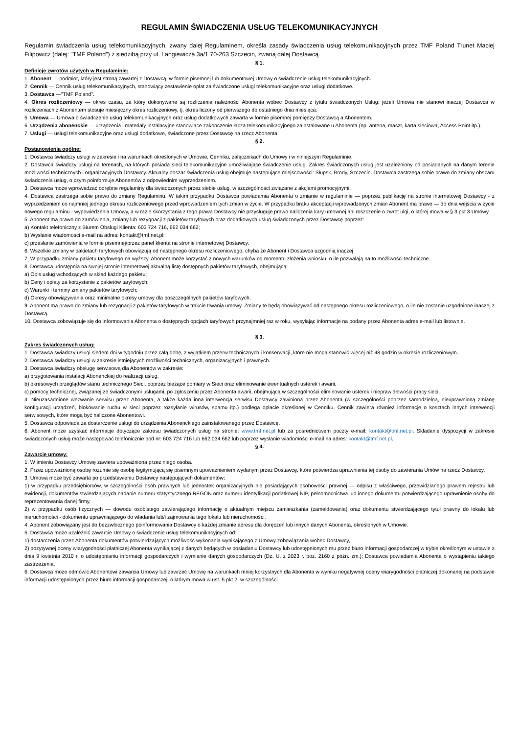REGULAMIN ŚWIADCZENIA USŁUG TELEKOMUNIKACYJNYCH
Regulamin świadczenia usług telekomunikacyjnych, zwany dalej Regulaminem, określa zasady świadczenia usług telekomunikacyjnych przez TMF Poland Trunet Maciej Filipowicz (dalej: "TMF Poland") z siedzibą przy ul. Langiewicza 3a/1 70-263 Szczecin, zwaną dalej Dostawcą.
§ 1.
Definicje zwrotów użytych w Regulaminie:
1. Abonent — podmiot, który jest stroną zawartej z Dostawcą, w formie pisemnej lub dokumentowej Umowy o świadczenie usług telekomunikacyjnych.
2. Cennik — Cennik usług telekomunikacyjnych, stanowiący zestawienie opłat za świadczone usługi telekomunikacyjne oraz usługi dodatkowe.
3. Dostawca —"TMF Poland".
4. Okres rozliczeniowy — okres czasu, za który dokonywane są rozliczenia należności Abonenta wobec Dostawcy z tytułu świadczonych Usług; jeżeli Umowa nie stanowi inaczej Dostawca w rozliczeniach z Abonentem stosuje miesięczny okres rozliczeniowy, tj. okres liczony od pierwszego do ostatniego dnia miesiąca.
5. Umowa — Umowa o świadczenie usług telekomunikacyjnych oraz usług dodatkowych zawarta w formie pisemnej pomiędzy Dostawcą a Abonentem.
6. Urządzenia abonenckie — urządzenia i materiały instalacyjne stanowiące zakończenie łącza telekomunikacyjnego zainstalowane u Abonenta (np. antena, maszt, karta sieciowa, Access Point itp.).
7. Usługi — usługi telekomunikacyjne oraz usługi dodatkowe, świadczone przez Dostawcę na rzecz Abonenta.
§ 2.
Postanowienia ogólne:
1. Dostawca świadczy usługi w zakresie i na warunkach określonych w Umowie, Cenniku, załącznikach do Umowy i w niniejszym Regulaminie.
2. Dostawca świadczy usługi na terenach, na których posiada sieci telekomunikacyjne umożliwiające świadczenie usług. Zakres świadczonych usług jest uzależniony od posiadanych na danym terenie możliwości technicznych i organizacyjnych Dostawcy. Aktualny obszar świadczenia usług obejmuje następujące miejscowości: Słupsk, Brody, Szczecin. Dostawca zastrzega sobie prawo do zmiany obszaru świadczenia usług, o czym poinformuje Abonentów z odpowiednim wyprzedzeniem.
3. Dostawca może wprowadzać odrębne regulaminy dla świadczonych przez siebie usług, w szczególności związane z akcjami promocyjnymi.
4. Dostawca zastrzega sobie prawo do zmiany Regulaminu. W takim przypadku Dostawca powiadamia Abonenta o zmianie w regulaminie — poprzez publikację na stronie internetowej Dostawcy - z wyprzedzeniem co najmniej jednego okresu rozliczeniowego przed wprowadzeniem tych zmian w życie. W przypadku braku akceptacji wprowadzonych zmian Abonent ma prawo — do dnia wejścia w życie nowego regulaminu - wypowiedzenia Umowy, a w razie skorzystania z tego prawa Dostawcy nie przysługuje prawo naliczenia kary umownej ani roszczenie o zwrot ulgi, o której mowa w § 3 pkt 3 Umowy.
5. Abonent ma prawo do zamówienia, zmiany lub rezygnacji z pakietów taryfowych oraz dodatkowych usług świadczonych przez Dostawcę poprzez:
a) Kontakt telefoniczny z Biurem Obsługi Klienta: 603 724 716, 662 034 662;
b) Wysłanie wiadomości e-mail na adres: kontakt@tmf.net.pl;
c) przesłanie zamówienia w formie pisemnej/przez panel klienta na stronie internetowej Dostawcy.
6. Wszelkie zmiany w pakietach taryfowych obowiązują od następnego okresu rozliczeniowego, chyba że Abonent i Dostawca uzgodnią inaczej.
7. W przypadku zmiany pakietu taryfowego na wyższy, Abonent może korzystać z nowych warunków od momentu złożenia wniosku, o ile pozwalają na to możliwości techniczne.
8. Dostawca udostępnia na swojej stronie internetowej aktualną listę dostępnych pakietów taryfowych, obejmującą:
a) Opis usług wchodzących w skład każdego pakietu;
b) Ceny i opłaty za korzystanie z pakietów taryfowych;
c) Warunki i terminy zmiany pakietów taryfowych;
d) Okresy obowiązywania oraz minimalne okresy umowy dla poszczególnych pakietów taryfowych.
9. Abonent ma prawo do zmiany lub rezygnacji z pakietów taryfowych w trakcie trwania umowy. Zmiany te będą obowiązywać od następnego okresu rozliczeniowego, o ile nie zostanie uzgodnione inaczej z Dostawcą.
10. Dostawca zobowiązuje się do informowania Abonenta o dostępnych opcjach taryfowych przynajmniej raz w roku, wysyłając informacje na podany przez Abonenta adres e-mail lub listownie.
§ 3.
Zakres świadczonych usług:
1. Dostawca świadczy usługi siedem dni w tygodniu przez całą dobę, z wyjątkiem przerw technicznych i konserwacji, które nie mogą stanowić więcej niż 48 godzin w okresie rozliczeniowym.
2. Dostawca świadczy usługi w zakresie istniejących możliwości technicznych, organizacyjnych i prawnych.
3. Dostawca świadczy obsługę serwisową dla Abonentów w zakresie:
a) przygotowania instalacji Abonenckiej do realizacji usług,
b) okresowych przeglądów stanu technicznego Sieci, poprzez bieżące pomiary w Sieci oraz eliminowanie ewentualnych usterek i awarii,
c) pomocy technicznej, związanej ze świadczonymi usługami, po zgłoszeniu przez Abonenta awarii, obejmującą w szczególności eliminowanie usterek i nieprawidłowości pracy sieci.
4. Nieuzasadnione wezwanie serwisu przez Abonenta, a także każda inna interwencja serwisu Dostawcy zawiniona przez Abonenta (w szczególności poprzez samodzielną, nieuprawnioną zmianę konfiguracji urządzeń, blokowanie ruchu w sieci poprzez rozsyłanie wirusów, spamu itp.) podlega opłacie określonej w Cenniku. Cennik zawiera również informacje o kosztach innych interwencji serwisowych, które mogą być naliczone Abonentowi.
5. Dostawca odpowiada za dostarczenie usługi do urządzenia Abonenckiego zainstalowanego przez Dostawcę.
6. Abonent może uzyskać informacje dotyczące zakresu świadczonych usług na stronie: www.tmf.net.pl lub za pośrednictwem poczty e-mail: kontakt@tmf.net.pl. Składanie dyspozycji w zakresie świadczonych usług może następować telefonicznie pod nr: 603 724 716 lub 662 034 662 lub poprzez wysłanie wiadomości e-mail na adres: kontakt@tmf.net.pl.
§ 4.
Zawarcie umowy:
1. W imieniu Dostawcy Umowę zawiera upoważniona przez niego osoba.
2. Przez upoważnioną osobę rozumie się osobę legitymującą się pisemnym upoważnieniem wydanym przez Dostawcę, które potwierdza uprawnienia tej osoby do zawierania Umów na rzecz Dostawcy.
3. Umowa może być zawarta po przedstawieniu Dostawcy następujących dokumentów:
1) w przypadku przedsiębiorców, w szczególności osób prawnych lub jednostek organizacyjnych nie posiadających osobowości prawnej — odpisu z właściwego, przewidzianego prawem rejestru lub ewidencji, dokumentów stwierdzających nadanie numeru statystycznego REGON oraz numeru identyfikacji podatkowej NIP, pełnomocnictwa lub innego dokumentu potwierdzającego uprawnienie osoby do reprezentowania danej firmy,
2) w przypadku osób fizycznych — dowodu osobistego zawierającego informację o aktualnym miejscu zamieszkania (zameldowania) oraz dokumentu stwierdzającego tytuł prawny do lokalu lub nieruchomości - dokumentu uprawniającego do władania lub/i zajmowania tego lokalu lub nieruchomości.
4. Abonent zobowiązany jest do bezzwłocznego poinformowania Dostawcy o każdej zmianie adresu dla doręczeń lub innych danych Abonenta, określonych w Umowie.
5. Dostawca może uzależnić zawarcie Umowy o świadczenie usług telekomunikacyjnych od:
1) dostarczenia przez Abonenta dokumentów potwierdzających możliwość wykonania wynikającego z Umowy zobowiązania wobec Dostawcy,
2) pozytywnej oceny wiarygodności płatniczej Abonenta wynikającej z danych będących w posiadaniu Dostawcy lub udostępnionych mu przez biuro informacji gospodarczej w trybie określonym w ustawie z dnia 9 kwietnia 2010 r. o udostępnianiu informacji gospodarczych i wymianie danych gospodarczych (Dz. U. z 2023 r. poz. 2160 z późn. zm.); Dostawca powiadamia Abonenta o wystąpieniu takiego zastrzeżenia.
6. Dostawca może odmówić Abonentowi zawarcia Umowy lub zawrzeć Umowę na warunkach mniej korzystnych dla Abonenta w wyniku negatywnej oceny wiarygodności płatniczej dokonanej na podstawie informacji udostępnionych przez biuro informacji gospodarczej, o którym mowa w ust. 5 pkt 2, w szczególności